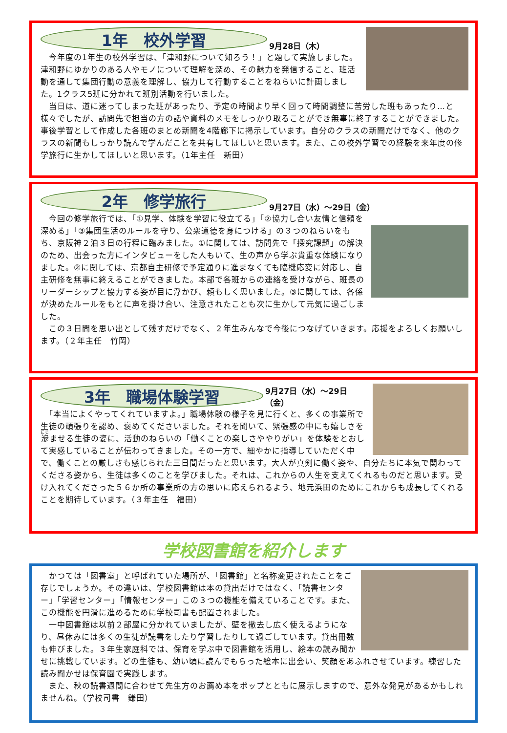1年　校外学習
9月28日（木）
　今年度の1年生の校外学習は、「津和野について知ろう！」と題して実施しました。津和野にゆかりのある人やモノについて理解を深め、その魅力を発信すること、班活動を通して集団行動の意義を理解し、協力して行動することをねらいに計画しました。1クラス5班に分かれて班別活動を行いました。
　当日は、道に迷ってしまった班があったり、予定の時間より早く回って時間調整に苦労した班もあったり…と様々でしたが、訪問先で担当の方の話や資料のメモをしっかり取ることができ無事に終了することができました。事後学習として作成した各班のまとめ新聞を4階廊下に掲示しています。自分のクラスの新聞だけでなく、他のクラスの新聞もしっかり読んで学んだことを共有してほしいと思います。また、この校外学習での経験を来年度の修学旅行に生かしてほしいと思います。（1年主任　新田）
2年　修学旅行
9月27日（水）～29日（金）
　今回の修学旅行では、「①見学、体験を学習に役立てる」「②協力し合い友情と信頼を深める」「③集団生活のルールを守り、公衆道徳を身につける」の３つのねらいをもち、京阪神２泊３日の行程に臨みました。①に関しては、訪問先で「探究課題」の解決のため、出会った方にインタビューをした人もいて、生の声から学ぶ貴重な体験になりました。②に関しては、京都自主研修で予定通りに進まなくても臨機応変に対応し、自主研修を無事に終えることができました。本部で各班からの連絡を受けながら、班長のリーダーシップと協力する姿が目に浮かび、頼もしく思いました。③に関しては、各係が決めたルールをもとに声を掛け合い、注意されたことも次に生かして元気に過ごしました。
　この３日間を思い出として残すだけでなく、２年生みんなで今後につなげていきます。応援をよろしくお願いします。（２年主任　竹岡）
3年　職場体験学習
9月27日（水）～29日（金）
　「本当によくやってくれていますよ。」職場体験の様子を見に行くと、多くの事業所で生徒の頑張りを認め、褒めてくださいました。それを聞いて、緊張感の中にも嬉しさを滲ませる生徒の姿に、活動のねらいの「働くことの楽しさややりがい」を体験をとおして実感していることが伝わってきました。その一方で、細やかに指導していただく中で、働くことの厳しさも感じられた三日間だったと思います。大人が真剣に働く姿や、自分たちに本気で関わってくださる姿から、生徒は多くのことを学びました。それは、これからの人生を支えてくれるものだと思います。受け入れてくださった５６か所の事業所の方の思いに応えられるよう、地元浜田のためにこれからも成長してくれることを期待しています。（３年主任　福田）
学校図書館を紹介します
　かつては「図書室」と呼ばれていた場所が、「図書館」と名称変更されたことをご存じでしょうか。その違いは、学校図書館は本の貸出だけではなく、「読書センター」「学習センター」「情報センター」この３つの機能を備えていることです。また、この機能を円滑に進めるために学校司書も配置されました。
　一中図書館は以前２部屋に分かれていましたが、壁を撤去し広く使えるようになり、昼休みには多くの生徒が読書をしたり学習したりして過ごしています。貸出冊数も伸びました。３年生家庭科では、保育を学ぶ中で図書館を活用し、絵本の読み聞かせに挑戦しています。どの生徒も、幼い頃に読んでもらった絵本に出会い、笑顔をあふれさせています。練習した読み聞かせは保育園で実践します。
　また、秋の読書週間に合わせて先生方のお薦め本をポップとともに展示しますので、意外な発見があるかもしれませんね。（学校司書　鎌田）